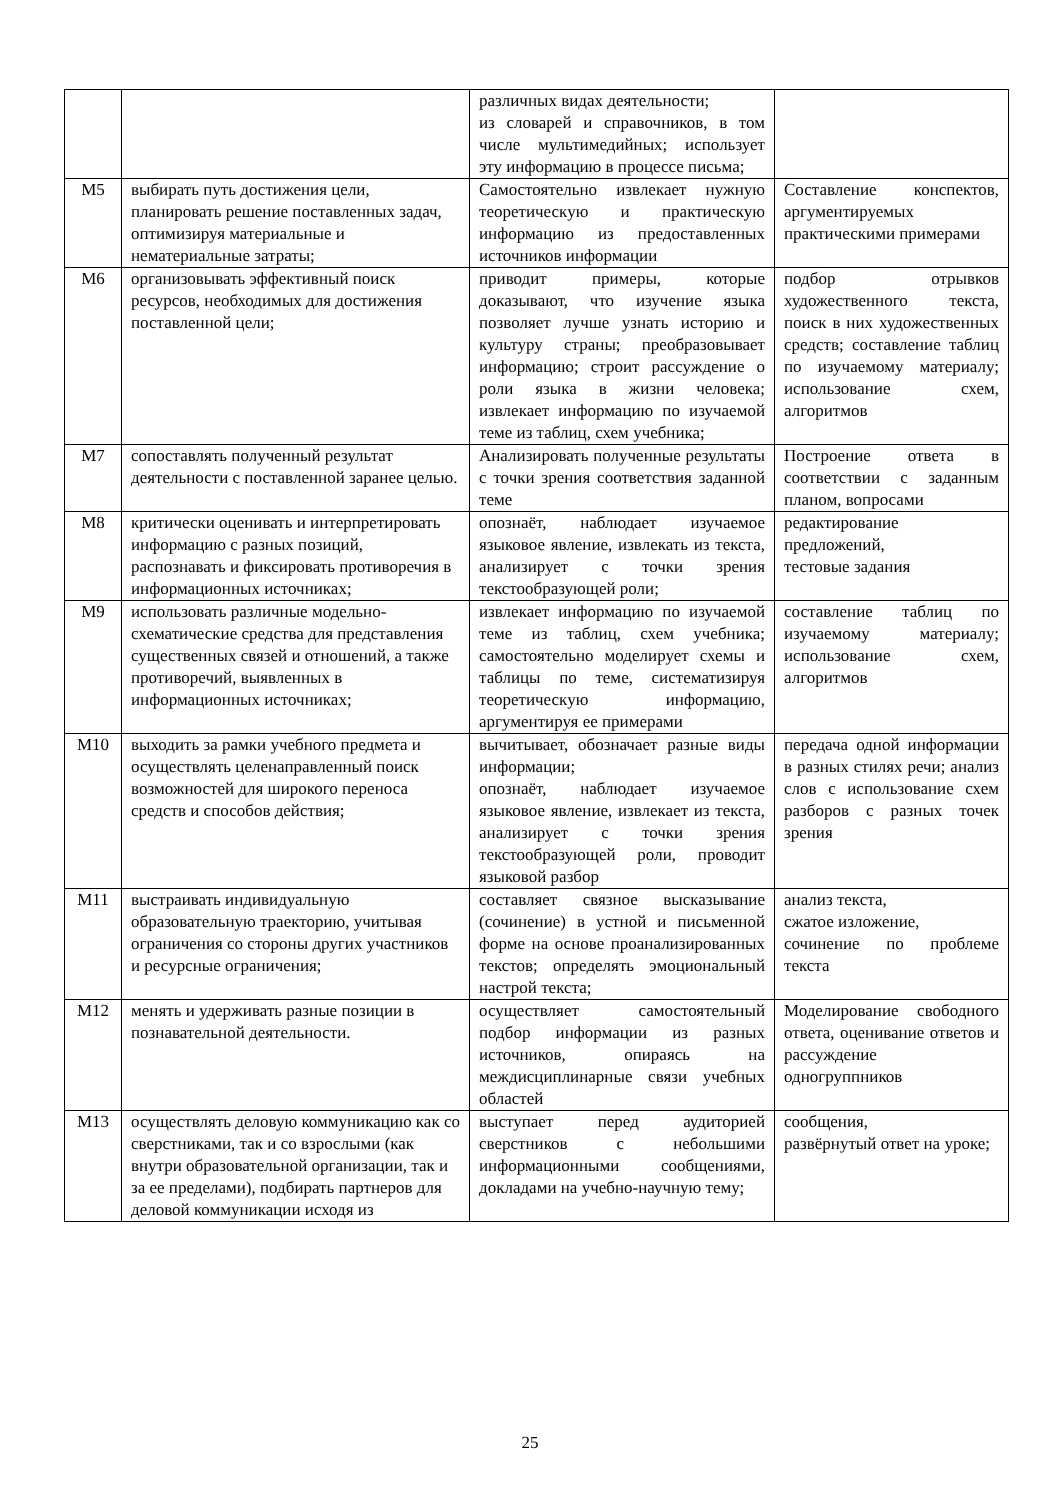| | | различных видах деятельности; из словарей и справочников, в том числе мультимедийных; использует эту информацию в процессе письма; | |
| М5 | выбирать путь достижения цели, планировать решение поставленных задач, оптимизируя материальные и нематериальные затраты; | Самостоятельно извлекает нужную теоретическую и практическую информацию из предоставленных источников информации | Составление конспектов, аргументируемых практическими примерами |
| М6 | организовывать эффективный поиск ресурсов, необходимых для достижения поставленной цели; | приводит примеры, которые доказывают, что изучение языка позволяет лучше узнать историю и культуру страны; преобразовывает информацию; строит рассуждение о роли языка в жизни человека; извлекает информацию по изучаемой теме из таблиц, схем учебника; | подбор отрывков художественного текста, поиск в них художественных средств; составление таблиц по изучаемому материалу; использование схем, алгоритмов |
| М7 | сопоставлять полученный результат деятельности с поставленной заранее целью. | Анализировать полученные результаты с точки зрения соответствия заданной теме | Построение ответа в соответствии с заданным планом, вопросами |
| М8 | критически оценивать и интерпретировать информацию с разных позиций, распознавать и фиксировать противоречия в информационных источниках; | опознаёт, наблюдает изучаемое языковое явление, извлекать из текста, анализирует с точки зрения текстообразующей роли; | редактирование предложений, тестовые задания |
| М9 | использовать различные модельно-схематические средства для представления существенных связей и отношений, а также противоречий, выявленных в информационных источниках; | извлекает информацию по изучаемой теме из таблиц, схем учебника; самостоятельно моделирует схемы и таблицы по теме, систематизируя теоретическую информацию, аргументируя ее примерами | составление таблиц по изучаемому материалу; использование схем, алгоритмов |
| М10 | выходить за рамки учебного предмета и осуществлять целенаправленный поиск возможностей для широкого переноса средств и способов действия; | вычитывает, обозначает разные виды информации; опознаёт, наблюдает изучаемое языковое явление, извлекает из текста, анализирует с точки зрения текстообразующей роли, проводит языковой разбор | передача одной информации в разных стилях речи; анализ слов с использование схем разборов с разных точек зрения |
| М11 | выстраивать индивидуальную образовательную траекторию, учитывая ограничения со стороны других участников и ресурсные ограничения; | составляет связное высказывание (сочинение) в устной и письменной форме на основе проанализированных текстов; определять эмоциональный настрой текста; | анализ текста, сжатое изложение, сочинение по проблеме текста |
| М12 | менять и удерживать разные позиции в познавательной деятельности. | осуществляет самостоятельный подбор информации из разных источников, опираясь на междисциплинарные связи учебных областей | Моделирование свободного ответа, оценивание ответов и рассуждение одногруппников |
| М13 | осуществлять деловую коммуникацию как со сверстниками, так и со взрослыми (как внутри образовательной организации, так и за ее пределами), подбирать партнеров для деловой коммуникации исходя из | выступает перед аудиторией сверстников с небольшими информационными сообщениями, докладами на учебно-научную тему; | сообщения, развёрнутый ответ на уроке; |
25